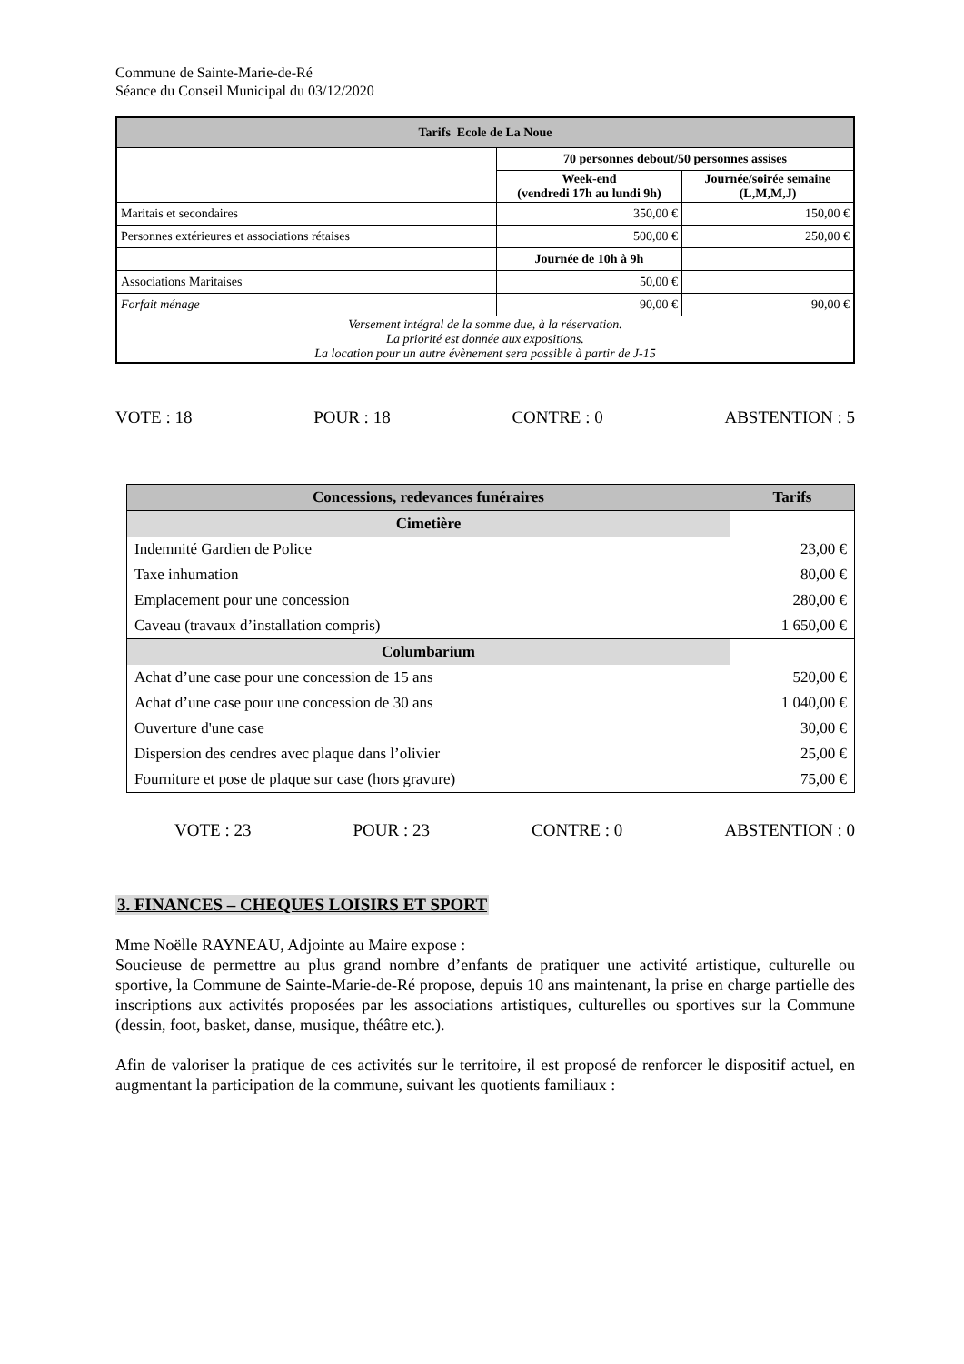Commune de Sainte-Marie-de-Ré
Séance du Conseil Municipal du 03/12/2020
| Tarifs Ecole de La Noue | | |
| --- | --- | --- |
| | 70 personnes debout/50 personnes assises | |
| | Week-end (vendredi 17h au lundi 9h) | Journée/soirée semaine (L,M,M,J) |
| Maritais et secondaires | 350,00 € | 150,00 € |
| Personnes extérieures et associations rétaises | 500,00 € | 250,00 € |
| | Journée de 10h à 9h | |
| Associations Maritaises | 50,00 € | |
| Forfait ménage | 90,00 € | 90,00 € |
| Versement intégral de la somme due, à la réservation. La priorité est donnée aux expositions. La location pour un autre évènement sera possible à partir de J-15 | | |
VOTE : 18 POUR : 18 CONTRE : 0 ABSTENTION : 5
| Concessions, redevances funéraires | Tarifs |
| --- | --- |
| Cimetière | |
| Indemnité Gardien de Police | 23,00 € |
| Taxe inhumation | 80,00 € |
| Emplacement pour une concession | 280,00 € |
| Caveau (travaux d’installation compris) | 1 650,00 € |
| Columbarium | |
| Achat d’une case pour une concession de 15 ans | 520,00 € |
| Achat d’une case pour une concession de 30 ans | 1 040,00 € |
| Ouverture d'une case | 30,00 € |
| Dispersion des cendres avec plaque dans l’olivier | 25,00 € |
| Fourniture et pose de plaque sur case (hors gravure) | 75,00 € |
VOTE : 23 POUR : 23 CONTRE : 0 ABSTENTION : 0
3. FINANCES – CHEQUES LOISIRS ET SPORT
Mme Noëlle RAYNEAU, Adjointe au Maire expose :
Soucieuse de permettre au plus grand nombre d’enfants de pratiquer une activité artistique, culturelle ou sportive, la Commune de Sainte-Marie-de-Ré propose, depuis 10 ans maintenant, la prise en charge partielle des inscriptions aux activités proposées par les associations artistiques, culturelles ou sportives sur la Commune (dessin, foot, basket, danse, musique, théâtre etc.).
Afin de valoriser la pratique de ces activités sur le territoire, il est proposé de renforcer le dispositif actuel, en augmentant la participation de la commune, suivant les quotients familiaux :